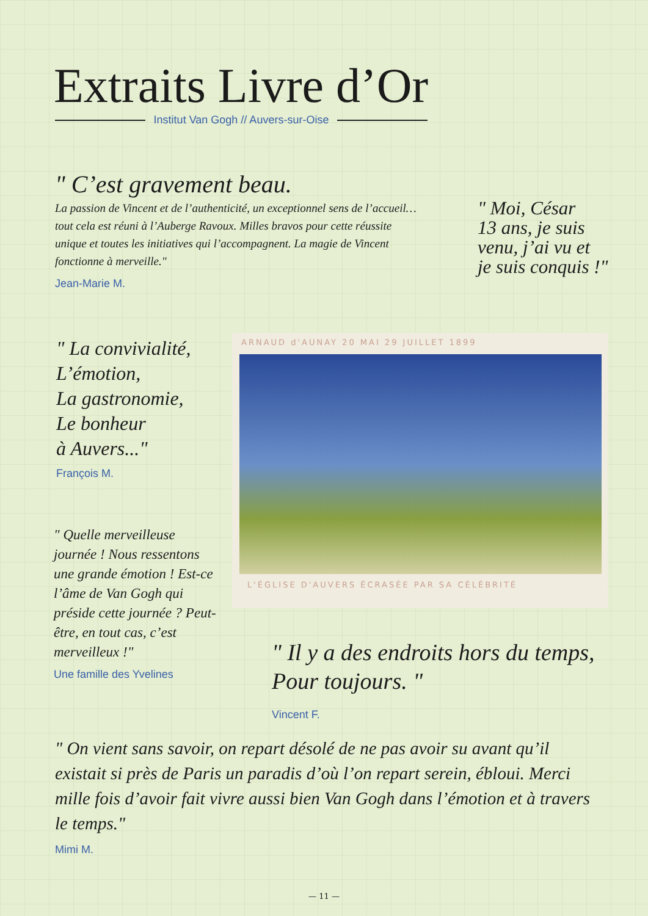Extraits Livre d’Or
Institut Van Gogh // Auvers-sur-Oise
" C’est gravement beau.
La passion de Vincent et de l’authenticité, un exceptionnel sens de l’accueil… tout cela est réuni à l’Auberge Ravoux. Milles bravos pour cette réussite unique et toutes les initiatives qui l’accompagnent. La magie de Vincent fonctionne à merveille."
Jean-Marie M.
" Moi, César
13 ans, je suis
venu, j’ai vu et
je suis conquis !"
" La convivialité,
L’émotion,
La gastronomie,
Le bonheur
à Auvers..."
François M.
ARNAUD d'AUNAY 20 MAI 29 JUILLET 1899
L'ÉGLISE D'AUVERS ÉCRASÉE PAR SA CÉLÉBRITÉ
" Quelle merveilleuse journée ! Nous ressentons une grande émotion ! Est-ce l’âme de Van Gogh qui préside cette journée ? Peut-être, en tout cas, c’est merveilleux !"
Une famille des Yvelines
" Il y a des endroits hors du temps,
Pour toujours. "
Vincent F.
" On vient sans savoir, on repart désolé de ne pas avoir su avant qu’il existait si près de Paris un paradis d’où l’on repart serein, ébloui. Merci mille fois d’avoir fait vivre aussi bien Van Gogh dans l’émotion et à travers le temps."
Mimi M.
— 11 —